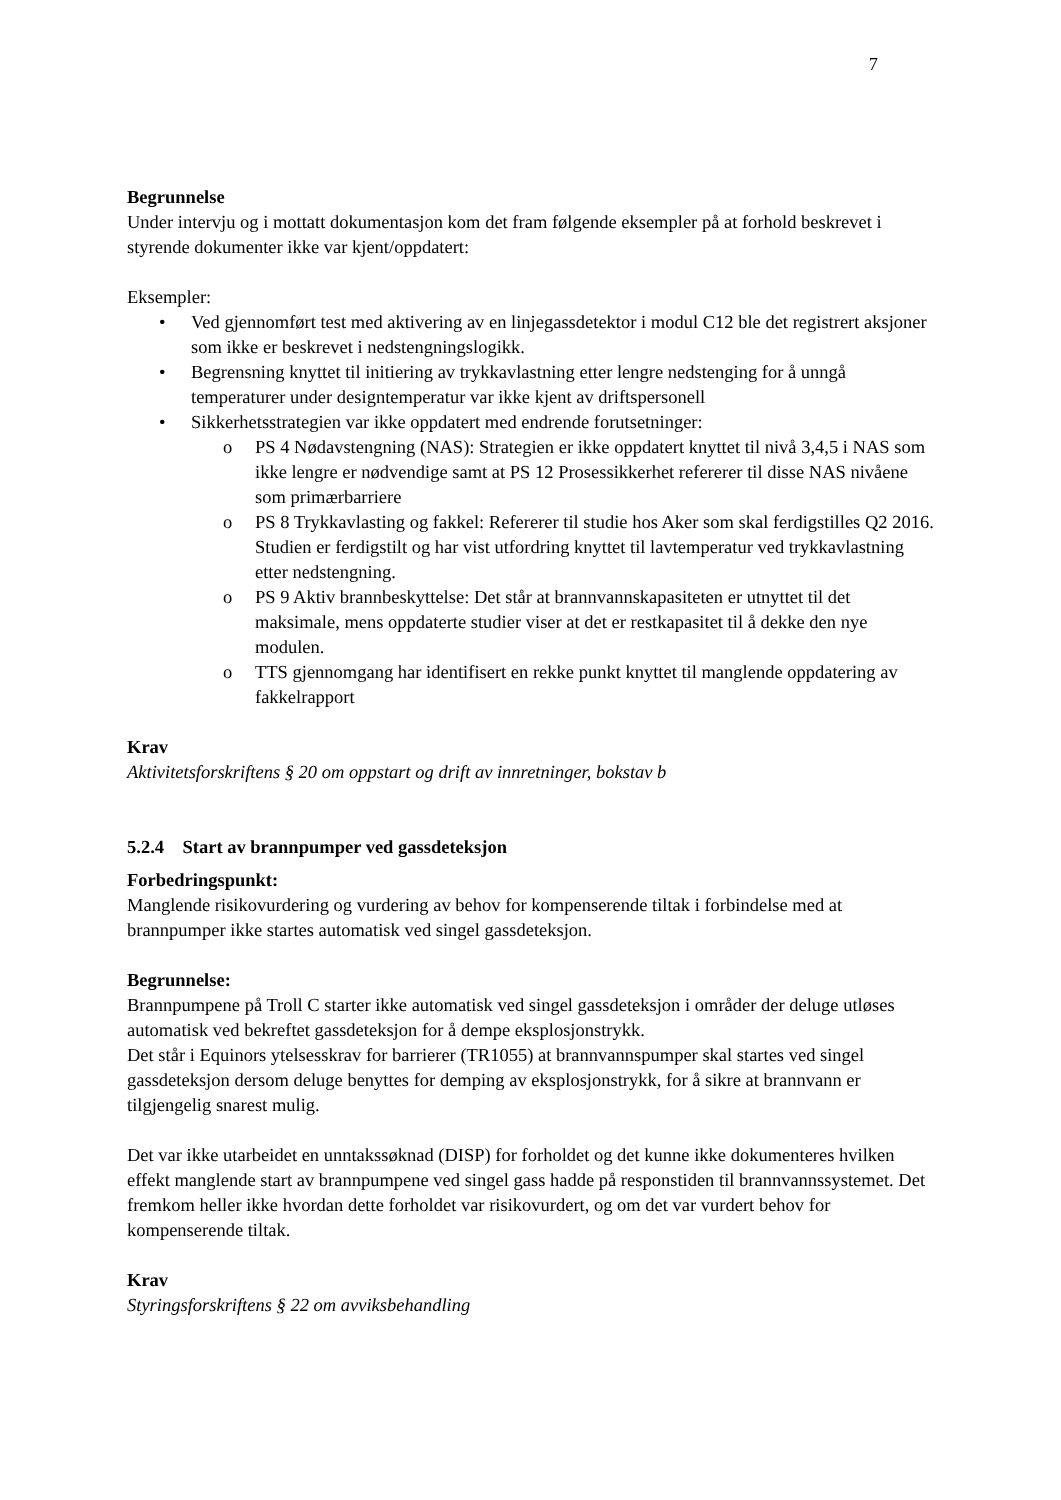7
Begrunnelse
Under intervju og i mottatt dokumentasjon kom det fram følgende eksempler på at forhold beskrevet i styrende dokumenter ikke var kjent/oppdatert:
Eksempler:
• Ved gjennomført test med aktivering av en linjegassdetektor i modul C12 ble det registrert aksjoner som ikke er beskrevet i nedstengningslogikk.
• Begrensning knyttet til initiering av trykkavlastning etter lengre nedstenging for å unngå temperaturer under designtemperatur var ikke kjent av driftspersonell
• Sikkerhetsstrategien var ikke oppdatert med endrende forutsetninger:
o PS 4 Nødavstengning (NAS): Strategien er ikke oppdatert knyttet til nivå 3,4,5 i NAS som ikke lengre er nødvendige samt at PS 12 Prosessikkerhet refererer til disse NAS nivåene som primærbarriere
o PS 8 Trykkavlasting og fakkel: Refererer til studie hos Aker som skal ferdigstilles Q2 2016. Studien er ferdigstilt og har vist utfordring knyttet til lavtemperatur ved trykkavlastning etter nedstengning.
o PS 9 Aktiv brannbeskyttelse: Det står at brannvannskapasiteten er utnyttet til det maksimale, mens oppdaterte studier viser at det er restkapasitet til å dekke den nye modulen.
o TTS gjennomgang har identifisert en rekke punkt knyttet til manglende oppdatering av fakkelrapport
Krav
Aktivitetsforskriftens § 20 om oppstart og drift av innretninger, bokstav b
5.2.4 Start av brannpumper ved gassdeteksjon
Forbedringspunkt:
Manglende risikovurdering og vurdering av behov for kompenserende tiltak i forbindelse med at brannpumper ikke startes automatisk ved singel gassdeteksjon.
Begrunnelse:
Brannpumpene på Troll C starter ikke automatisk ved singel gassdeteksjon i områder der deluge utløses automatisk ved bekreftet gassdeteksjon for å dempe eksplosjonstrykk.
Det står i Equinors ytelsesskrav for barrierer (TR1055) at brannvannspumper skal startes ved singel gassdeteksjon dersom deluge benyttes for demping av eksplosjonstrykk, for å sikre at brannvann er tilgjengelig snarest mulig.
Det var ikke utarbeidet en unntakssøknad (DISP) for forholdet og det kunne ikke dokumenteres hvilken effekt manglende start av brannpumpene ved singel gass hadde på responstiden til brannvannssystemet. Det fremkom heller ikke hvordan dette forholdet var risikovurdert, og om det var vurdert behov for kompenserende tiltak.
Krav
Styringsforskriftens § 22 om avviksbehandling